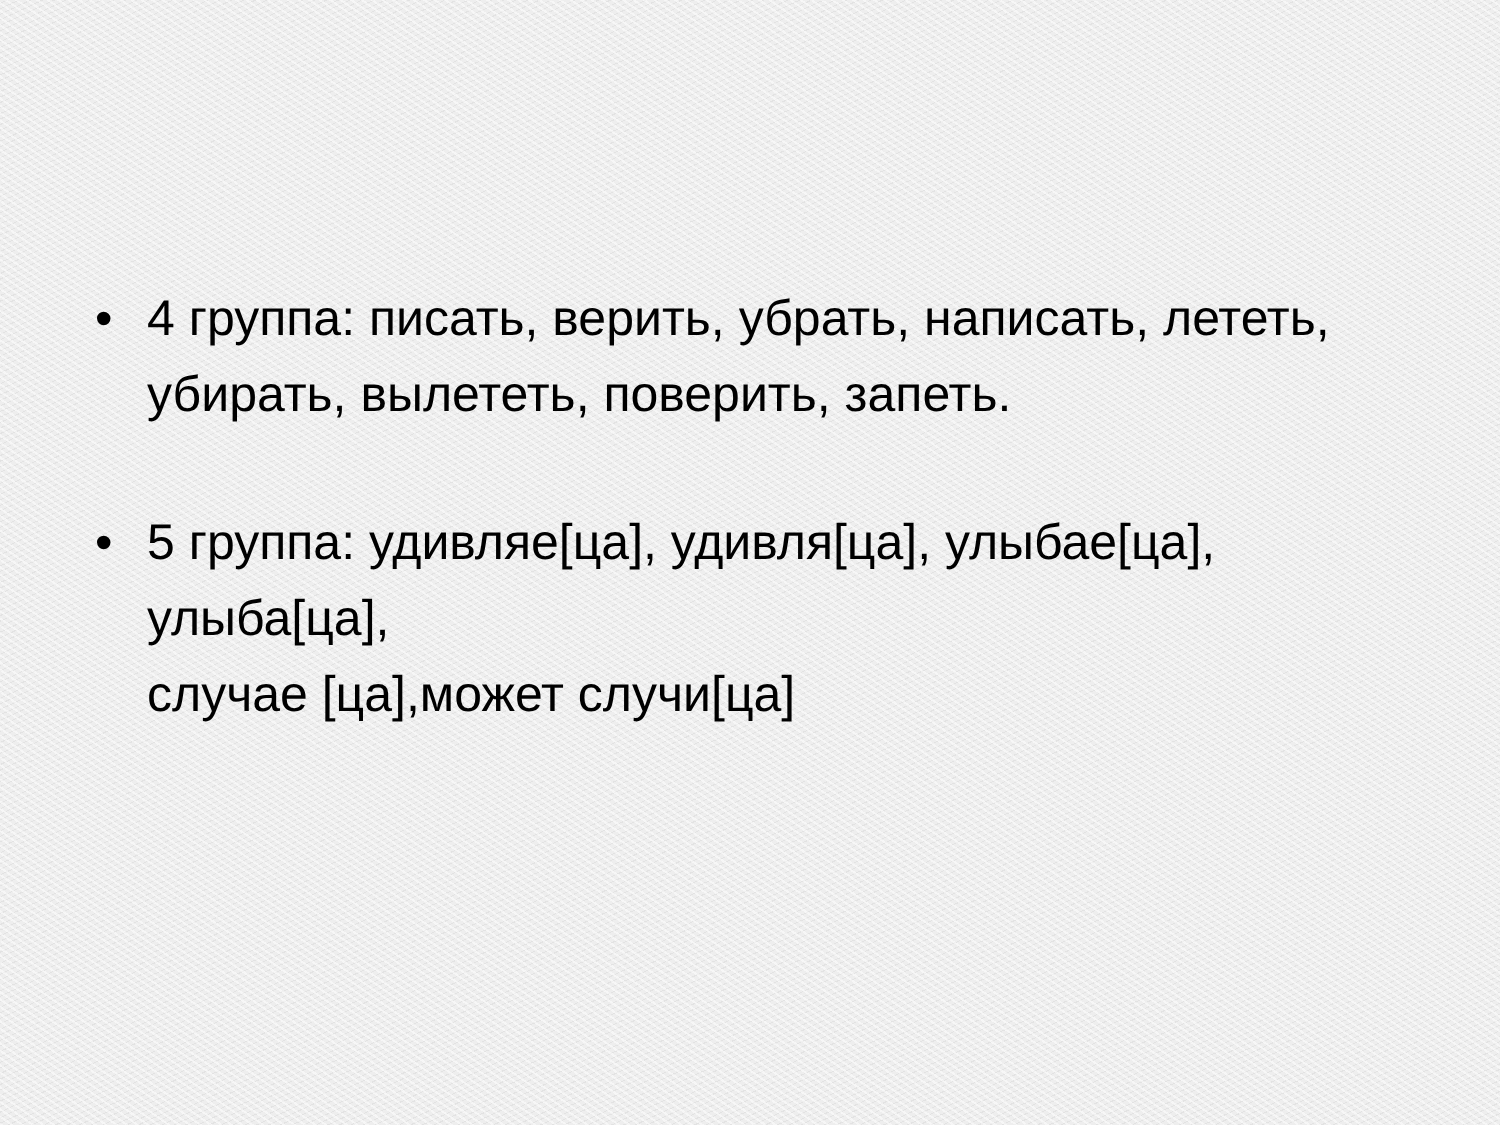• 4 группа: писать, верить, убрать, написать, лететь, убирать, вылететь, поверить, запеть.
• 5 группа: удивляе[ца], удивля[ца], улыбае[ца], улыба[ца],
случае [ца],может случи[ца]